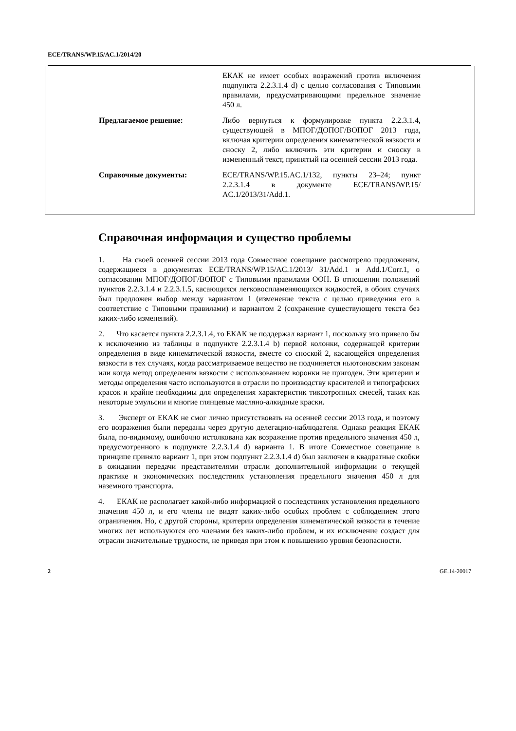ECE/TRANS/WP.15/AC.1/2014/20
ЕКАК не имеет особых возражений против включения подпункта 2.2.3.1.4 d) с целью согласования с Типовыми правилами, предусматривающими предельное значение 450 л.
Предлагаемое решение: Либо вернуться к формулировке пункта 2.2.3.1.4, существующей в МПОГ/ДОПОГ/ВОПОГ 2013 года, включая критерии определения кинематической вязкости и сноску 2, либо включить эти критерии и сноску в измененный текст, принятый на осенней сессии 2013 года.
Справочные документы: ECE/TRANS/WP.15.AC.1/132, пункты 23–24; пункт 2.2.3.1.4 в документе ECE/TRANS/WP.15/ AC.1/2013/31/Add.1.
Справочная информация и существо проблемы
1. На своей осенней сессии 2013 года Совместное совещание рассмотрело предложения, содержащиеся в документах ECE/TRANS/WP.15/AC.1/2013/ 31/Add.1 и Add.1/Corr.1, о согласовании МПОГ/ДОПОГ/ВОПОГ с Типовыми правилами ООН. В отношении положений пунктов 2.2.3.1.4 и 2.2.3.1.5, касающихся легковоспламеняющихся жидкостей, в обоих случаях был предложен выбор между вариантом 1 (изменение текста с целью приведения его в соответствие с Типовыми правилами) и вариантом 2 (сохранение существующего текста без каких-либо изменений).
2. Что касается пункта 2.2.3.1.4, то ЕКАК не поддержал вариант 1, поскольку это привело бы к исключению из таблицы в подпункте 2.2.3.1.4 b) первой колонки, содержащей критерии определения в виде кинематической вязкости, вместе со сноской 2, касающейся определения вязкости в тех случаях, когда рассматриваемое вещество не подчиняется ньютоновским законам или когда метод определения вязкости с использованием воронки не пригоден. Эти критерии и методы определения часто используются в отрасли по производству красителей и типографских красок и крайне необходимы для определения характеристик тиксотропных смесей, таких как некоторые эмульсии и многие глянцевые масляно-алкидные краски.
3. Эксперт от ЕКАК не смог лично присутствовать на осенней сессии 2013 года, и поэтому его возражения были переданы через другую делегацию-наблюдателя. Однако реакция ЕКАК была, по-видимому, ошибочно истолкована как возражение против предельного значения 450 л, предусмотренного в подпункте 2.2.3.1.4 d) варианта 1. В итоге Совместное совещание в принципе приняло вариант 1, при этом подпункт 2.2.3.1.4 d) был заключен в квадратные скобки в ожидании передачи представителями отрасли дополнительной информации о текущей практике и экономических последствиях установления предельного значения 450 л для наземного транспорта.
4. ЕКАК не располагает какой-либо информацией о последствиях установления предельного значения 450 л, и его члены не видят каких-либо особых проблем с соблюдением этого ограничения. Но, с другой стороны, критерии определения кинематической вязкости в течение многих лет используются его членами без каких-либо проблем, и их исключение создаст для отрасли значительные трудности, не приведя при этом к повышению уровня безопасности.
2 GE.14-20017